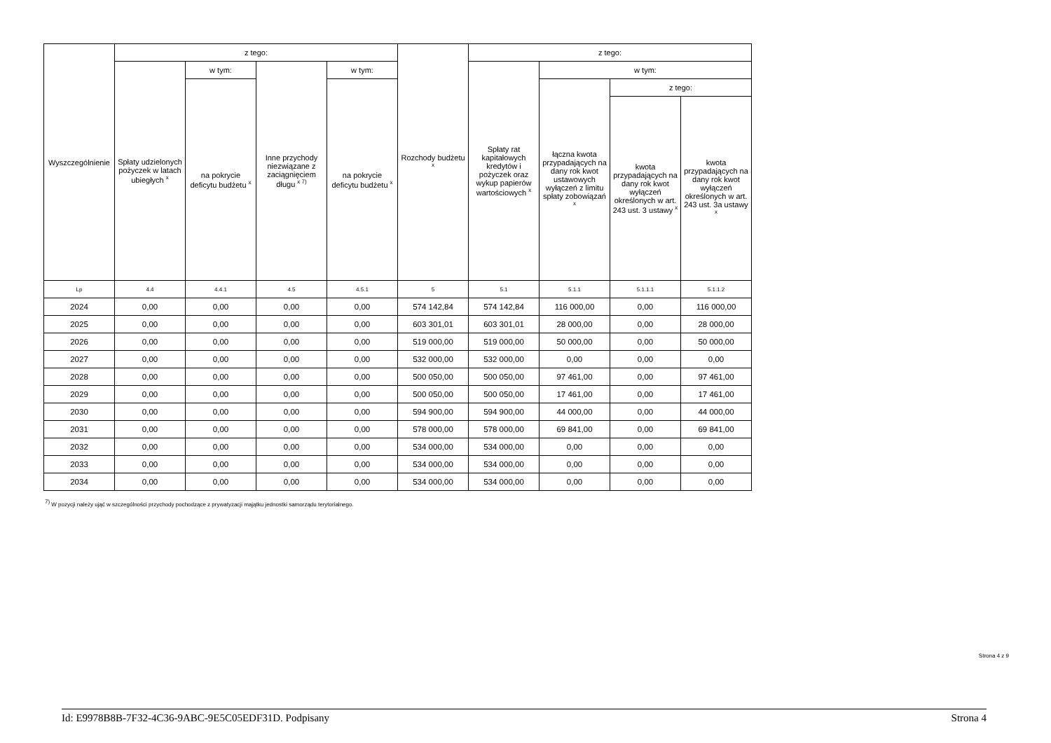| Wyszczególnienie | z tego: | | | | Rozchody budżetu <sup>x</sup> | z tego: | | | |
| --- | --- | --- | --- | --- | --- | --- | --- | --- | --- |
| | Spłaty udzielonych pożyczek w latach ubiegłych <sup>x</sup> | w tym: | Inne przychody niezwiązane z zaciągnięciem długu <sup>x 7)</sup> | w tym: | | Spłaty rat kapitałowych kredytów i pożyczek oraz wykup papierów wartościowych <sup>x</sup> | w tym: | | |
| | | na pokrycie deficytu budżetu <sup>x</sup> | | na pokrycie deficytu budżetu <sup>x</sup> | | | łączna kwota przypadających na dany rok kwot ustawowych wyłączeń z limitu spłaty zobowiązań <sup>x</sup> | z tego: | |
| | | | | | | | | kwota przypadających na dany rok kwot wyłączeń określonych w art. 243 ust. 3 ustawy <sup>x</sup> | kwota przypadających na dany rok kwot wyłączeń określonych w art. 243 ust. 3a ustawy <sup>x</sup> |
| Lp | 4.4 | 4.4.1 | 4.5 | 4.5.1 | 5 | 5.1 | 5.1.1 | 5.1.1.1 | 5.1.1.2 |
| 2024 | 0,00 | 0,00 | 0,00 | 0,00 | 574 142,84 | 574 142,84 | 116 000,00 | 0,00 | 116 000,00 |
| 2025 | 0,00 | 0,00 | 0,00 | 0,00 | 603 301,01 | 603 301,01 | 28 000,00 | 0,00 | 28 000,00 |
| 2026 | 0,00 | 0,00 | 0,00 | 0,00 | 519 000,00 | 519 000,00 | 50 000,00 | 0,00 | 50 000,00 |
| 2027 | 0,00 | 0,00 | 0,00 | 0,00 | 532 000,00 | 532 000,00 | 0,00 | 0,00 | 0,00 |
| 2028 | 0,00 | 0,00 | 0,00 | 0,00 | 500 050,00 | 500 050,00 | 97 461,00 | 0,00 | 97 461,00 |
| 2029 | 0,00 | 0,00 | 0,00 | 0,00 | 500 050,00 | 500 050,00 | 17 461,00 | 0,00 | 17 461,00 |
| 2030 | 0,00 | 0,00 | 0,00 | 0,00 | 594 900,00 | 594 900,00 | 44 000,00 | 0,00 | 44 000,00 |
| 2031 | 0,00 | 0,00 | 0,00 | 0,00 | 578 000,00 | 578 000,00 | 69 841,00 | 0,00 | 69 841,00 |
| 2032 | 0,00 | 0,00 | 0,00 | 0,00 | 534 000,00 | 534 000,00 | 0,00 | 0,00 | 0,00 |
| 2033 | 0,00 | 0,00 | 0,00 | 0,00 | 534 000,00 | 534 000,00 | 0,00 | 0,00 | 0,00 |
| 2034 | 0,00 | 0,00 | 0,00 | 0,00 | 534 000,00 | 534 000,00 | 0,00 | 0,00 | 0,00 |
<sup>7)</sup> W pozycji należy ująć w szczególności przychody pochodzące z prywatyzacji majątku jednostki samorządu terytorialnego.
Strona 4 z 9
Id: E9978B8B-7F32-4C36-9ABC-9E5C05EDF31D. Podpisany Strona 4